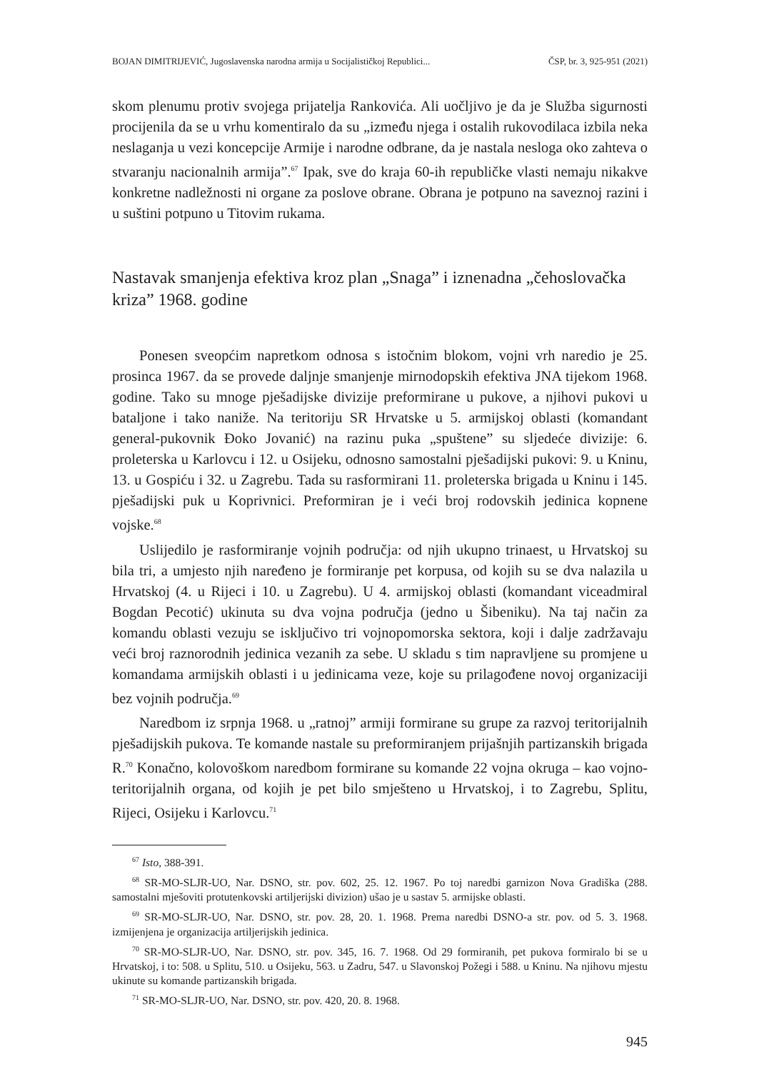BOJAN DIMITRIJEVIĆ, Jugoslavenska narodna armija u Socijalističkoj Republici... ČSP, br. 3, 925-951 (2021)
skom plenumu protiv svojega prijatelja Rankovića. Ali uočljivo je da je Služba sigurnosti procijenila da se u vrhu komentiralo da su „između njega i ostalih rukovodilaca izbila neka neslaganja u vezi koncepcije Armije i narodne odbrane, da je nastala nesloga oko zahteva o stvaranju nacionalnih armija”.<sup>67</sup> Ipak, sve do kraja 60-ih republičke vlasti nemaju nikakve konkretne nadležnosti ni organe za poslove obrane. Obrana je potpuno na saveznoj razini i u suštini potpuno u Titovim rukama.
Nastavak smanjenja efektiva kroz plan „Snaga” i iznenadna „čehoslovačka kriza” 1968. godine
Ponesen sveopćim napretkom odnosa s istočnim blokom, vojni vrh naredio je 25. prosinca 1967. da se provede daljnje smanjenje mirnodopskih efektiva JNA tijekom 1968. godine. Tako su mnoge pješadijske divizije preformirane u pukove, a njihovi pukovi u bataljone i tako naniže. Na teritoriju SR Hrvatske u 5. armijskoj oblasti (komandant general-pukovnik Đoko Jovanić) na razinu puka „spuštene” su sljedeće divizije: 6. proleterska u Karlovcu i 12. u Osijeku, odnosno samostalni pješadijski pukovi: 9. u Kninu, 13. u Gospiću i 32. u Zagrebu. Tada su rasformirani 11. proleterska brigada u Kninu i 145. pješadijski puk u Koprivnici. Preformiran je i veći broj rodovskih jedinica kopnene vojske.<sup>68</sup>
Uslijedilo je rasformiranje vojnih područja: od njih ukupno trinaest, u Hrvatskoj su bila tri, a umjesto njih naređeno je formiranje pet korpusa, od kojih su se dva nalazila u Hrvatskoj (4. u Rijeci i 10. u Zagrebu). U 4. armijskoj oblasti (komandant viceadmiral Bogdan Pecotić) ukinuta su dva vojna područja (jedno u Šibeniku). Na taj način za komandu oblasti vezuju se isključivo tri vojnopomorska sektora, koji i dalje zadržavaju veći broj raznorodnih jedinica vezanih za sebe. U skladu s tim napravljene su promjene u komandama armijskih oblasti i u jedinicama veze, koje su prilagođene novoj organizaciji bez vojnih područja.<sup>69</sup>
Naredbom iz srpnja 1968. u „ratnoj” armiji formirane su grupe za razvoj teritorijalnih pješadijskih pukova. Te komande nastale su preformiranjem prijašnjih partizanskih brigada R.<sup>70</sup> Konačno, kolovoškom naredbom formirane su komande 22 vojna okruga – kao vojno-teritorijalnih organa, od kojih je pet bilo smješteno u Hrvatskoj, i to Zagrebu, Splitu, Rijeci, Osijeku i Karlovcu.<sup>71</sup>
<sup>67</sup> Isto, 388-391.
<sup>68</sup> SR-MO-SLJR-UO, Nar. DSNO, str. pov. 602, 25. 12. 1967. Po toj naredbi garnizon Nova Gradiška (288. samostalni mješoviti protutenkovski artiljerijski divizion) ušao je u sastav 5. armijske oblasti.
<sup>69</sup> SR-MO-SLJR-UO, Nar. DSNO, str. pov. 28, 20. 1. 1968. Prema naredbi DSNO-a str. pov. od 5. 3. 1968. izmijenjena je organizacija artiljerijskih jedinica.
<sup>70</sup> SR-MO-SLJR-UO, Nar. DSNO, str. pov. 345, 16. 7. 1968. Od 29 formiranih, pet pukova formiralo bi se u Hrvatskoj, i to: 508. u Splitu, 510. u Osijeku, 563. u Zadru, 547. u Slavonskoj Požegi i 588. u Kninu. Na njihovu mjestu ukinute su komande partizanskih brigada.
<sup>71</sup> SR-MO-SLJR-UO, Nar. DSNO, str. pov. 420, 20. 8. 1968.
945